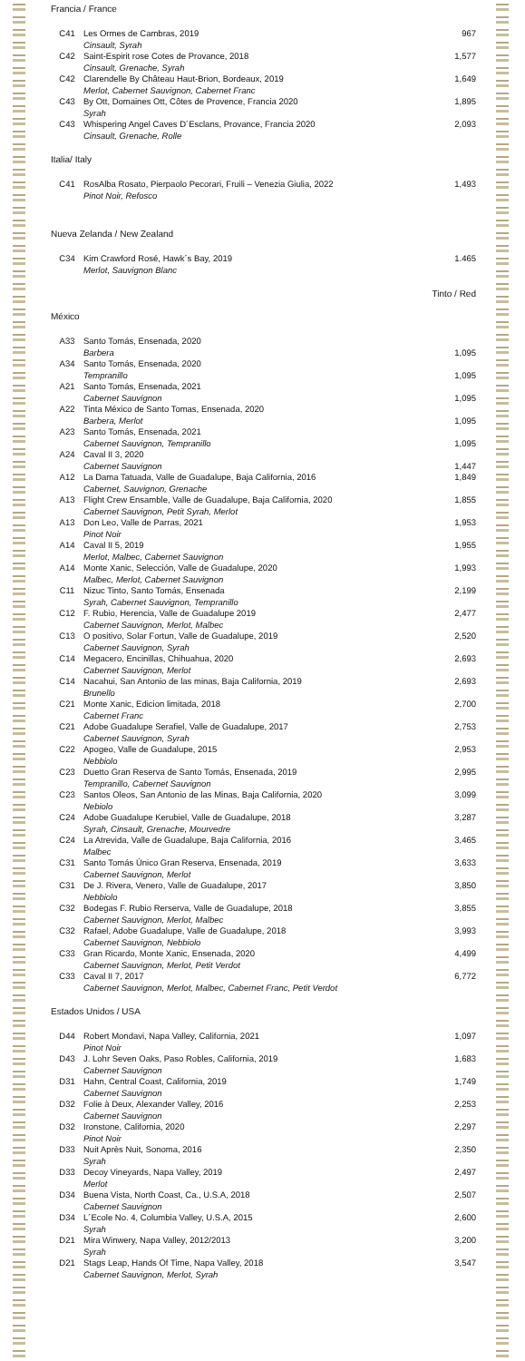Francia / France
| C41 | Les Ormes de Cambras, 2019 Cinsault, Syrah | 967 |
| C42 | Saint-Espirit rose Cotes de Provance, 2018 Cinsault, Grenache, Syrah | 1,577 |
| C42 | Clarendelle By Château Haut-Brion, Bordeaux, 2019 Merlot, Cabernet Sauvignon, Cabernet Franc | 1,649 |
| C43 | By Ott, Domaines Ott, Côtes de Provence, Francia 2020 Syrah | 1,895 |
| C43 | Whispering Angel Caves D´Esclans, Provance, Francia 2020 Cinsault, Grenache, Rolle | 2,093 |
Italia/ Italy
| C41 | RosAlba Rosato, Pierpaolo Pecorari, Fruili – Venezia Giulia, 2022 Pinot Noir, Refosco | 1,493 |
Nueva Zelanda / New Zealand
| C34 | Kim Crawford Rosé, Hawk´s Bay, 2019 Merlot, Sauvignon Blanc | 1.465 |
Tinto / Red
México
| A33 | Santo Tomás, Ensenada, 2020 Barbera | 1,095 |
| A34 | Santo Tomás, Ensenada, 2020 Tempranillo | 1,095 |
| A21 | Santo Tomás, Ensenada, 2021 Cabernet Sauvignon | 1,095 |
| A22 | Tinta México de Santo Tomas, Ensenada, 2020 Barbera, Merlot | 1,095 |
| A23 | Santo Tomás, Ensenada, 2021 Cabernet Sauvignon, Tempranillo | 1,095 |
| A24 | Caval II 3, 2020 Cabernet Sauvignon | 1,447 |
| A12 | La Dama Tatuada, Valle de Guadalupe, Baja California, 2016 Cabernet, Sauvignon, Grenache | 1,849 |
| A13 | Flight Crew Ensamble, Valle de Guadalupe, Baja California, 2020 Cabernet Sauvignon, Petit Syrah, Merlot | 1,855 |
| A13 | Don Leo, Valle de Parras, 2021 Pinot Noir | 1,953 |
| A14 | Caval II 5, 2019 Merlot, Malbec, Cabernet Sauvignon | 1,955 |
| A14 | Monte Xanic, Selección, Valle de Guadalupe, 2020 Malbec, Merlot, Cabernet Sauvignon | 1,993 |
| C11 | Nizuc Tinto, Santo Tomás, Ensenada Syrah, Cabernet Sauvignon, Tempranillo | 2,199 |
| C12 | F. Rubio, Herencia, Valle de Guadalupe 2019 Cabernet Sauvignon, Merlot, Malbec | 2,477 |
| C13 | O positivo, Solar Fortun, Valle de Guadalupe, 2019 Cabernet Sauvignon, Syrah | 2,520 |
| C14 | Megacero, Encinillas, Chihuahua, 2020 Cabernet Sauvignon, Merlot | 2,693 |
| C14 | Nacahui, San Antonio de las minas, Baja California, 2019 Brunello | 2,693 |
| C21 | Monte Xanic, Edicion limitada, 2018 Cabernet Franc | 2,700 |
| C21 | Adobe Guadalupe Serafiel, Valle de Guadalupe, 2017 Cabernet Sauvignon, Syrah | 2,753 |
| C22 | Apogeo, Valle de Guadalupe, 2015 Nebbiolo | 2,953 |
| C23 | Duetto Gran Reserva de Santo Tomás, Ensenada, 2019 Tempranillo, Cabernet Sauvignon | 2,995 |
| C23 | Santos Oleos, San Antonio de las Minas, Baja California, 2020 Nebiolo | 3,099 |
| C24 | Adobe Guadalupe Kerubiel, Valle de Guadalupe, 2018 Syrah, Cinsault, Grenache, Mourvedre | 3,287 |
| C24 | La Atrevida, Valle de Guadalupe, Baja California, 2016 Malbec | 3,465 |
| C31 | Santo Tomás Único Gran Reserva, Ensenada, 2019 Cabernet Sauvignon, Merlot | 3,633 |
| C31 | De J. Rivera, Venero, Valle de Guadalupe, 2017 Nebbiolo | 3,850 |
| C32 | Bodegas F. Rubio Rerserva, Valle de Guadalupe, 2018 Cabernet Sauvignon, Merlot, Malbec | 3,855 |
| C32 | Rafael, Adobe Guadalupe, Valle de Guadalupe, 2018 Cabernet Sauvignon, Nebbiolo | 3,993 |
| C33 | Gran Ricardo, Monte Xanic, Ensenada, 2020 Cabernet Sauvignon, Merlot, Petit Verdot | 4,499 |
| C33 | Caval II 7, 2017 Cabernet Sauvignon, Merlot, Malbec, Cabernet Franc, Petit Verdot | 6,772 |
Estados Unidos / USA
| D44 | Robert Mondavi, Napa Valley, California, 2021 Pinot Noir | 1,097 |
| D43 | J. Lohr Seven Oaks, Paso Robles, California, 2019 Cabernet Sauvignon | 1,683 |
| D31 | Hahn, Central Coast, California, 2019 Cabernet Sauvignon | 1,749 |
| D32 | Folie à Deux, Alexander Valley, 2016 Cabernet Sauvignon | 2,253 |
| D32 | Ironstone, California, 2020 Pinot Noir | 2,297 |
| D33 | Nuit Après Nuit, Sonoma, 2016 Syrah | 2,350 |
| D33 | Decoy Vineyards, Napa Valley, 2019 Merlot | 2,497 |
| D34 | Buena Vista, North Coast, Ca., U.S.A, 2018 Cabernet Sauvignon | 2,507 |
| D34 | L´Ecole No. 4, Columbia Valley, U.S.A, 2015 Syrah | 2,600 |
| D21 | Mira Winwery, Napa Valley, 2012/2013 Syrah | 3,200 |
| D21 | Stags Leap, Hands Of Time, Napa Valley, 2018 Cabernet Sauvignon, Merlot, Syrah | 3,547 |